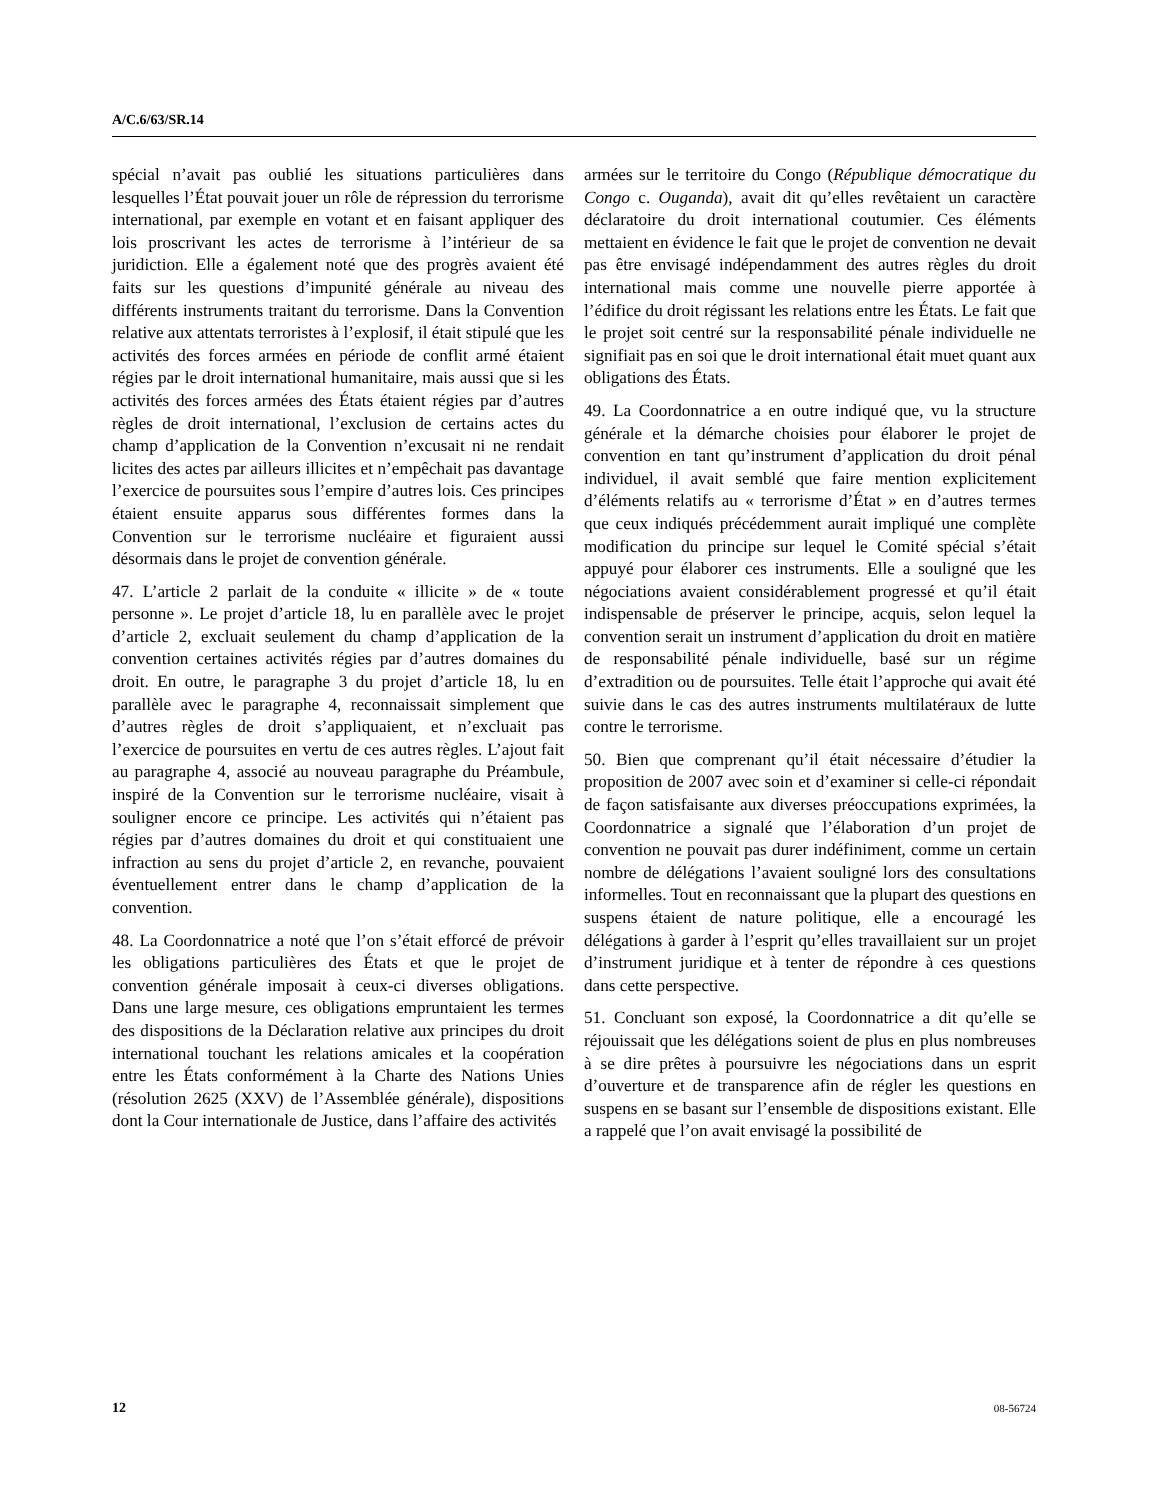A/C.6/63/SR.14
spécial n’avait pas oublié les situations particulières dans lesquelles l’État pouvait jouer un rôle de répression du terrorisme international, par exemple en votant et en faisant appliquer des lois proscrivant les actes de terrorisme à l’intérieur de sa juridiction. Elle a également noté que des progrès avaient été faits sur les questions d’impunité générale au niveau des différents instruments traitant du terrorisme. Dans la Convention relative aux attentats terroristes à l’explosif, il était stipulé que les activités des forces armées en période de conflit armé étaient régies par le droit international humanitaire, mais aussi que si les activités des forces armées des États étaient régies par d’autres règles de droit international, l’exclusion de certains actes du champ d’application de la Convention n’excusait ni ne rendait licites des actes par ailleurs illicites et n’empêchait pas davantage l’exercice de poursuites sous l’empire d’autres lois. Ces principes étaient ensuite apparus sous différentes formes dans la Convention sur le terrorisme nucléaire et figuraient aussi désormais dans le projet de convention générale.
47. L’article 2 parlait de la conduite « illicite » de « toute personne ». Le projet d’article 18, lu en parallèle avec le projet d’article 2, excluait seulement du champ d’application de la convention certaines activités régies par d’autres domaines du droit. En outre, le paragraphe 3 du projet d’article 18, lu en parallèle avec le paragraphe 4, reconnaissait simplement que d’autres règles de droit s’appliquaient, et n’excluait pas l’exercice de poursuites en vertu de ces autres règles. L’ajout fait au paragraphe 4, associé au nouveau paragraphe du Préambule, inspiré de la Convention sur le terrorisme nucléaire, visait à souligner encore ce principe. Les activités qui n’étaient pas régies par d’autres domaines du droit et qui constituaient une infraction au sens du projet d’article 2, en revanche, pouvaient éventuellement entrer dans le champ d’application de la convention.
48. La Coordonnatrice a noté que l’on s’était efforcé de prévoir les obligations particulières des États et que le projet de convention générale imposait à ceux-ci diverses obligations. Dans une large mesure, ces obligations empruntaient les termes des dispositions de la Déclaration relative aux principes du droit international touchant les relations amicales et la coopération entre les États conformément à la Charte des Nations Unies (résolution 2625 (XXV) de l’Assemblée générale), dispositions dont la Cour internationale de Justice, dans l’affaire des activités
armées sur le territoire du Congo (République démocratique du Congo c. Ouganda), avait dit qu’elles revêtaient un caractère déclaratoire du droit international coutumier. Ces éléments mettaient en évidence le fait que le projet de convention ne devait pas être envisagé indépendamment des autres règles du droit international mais comme une nouvelle pierre apportée à l’édifice du droit régissant les relations entre les États. Le fait que le projet soit centré sur la responsabilité pénale individuelle ne signifiait pas en soi que le droit international était muet quant aux obligations des États.
49. La Coordonnatrice a en outre indiqué que, vu la structure générale et la démarche choisies pour élaborer le projet de convention en tant qu’instrument d’application du droit pénal individuel, il avait semblé que faire mention explicitement d’éléments relatifs au « terrorisme d’État » en d’autres termes que ceux indiqués précédemment aurait impliqué une complète modification du principe sur lequel le Comité spécial s’était appuyé pour élaborer ces instruments. Elle a souligné que les négociations avaient considérablement progressé et qu’il était indispensable de préserver le principe, acquis, selon lequel la convention serait un instrument d’application du droit en matière de responsabilité pénale individuelle, basé sur un régime d’extradition ou de poursuites. Telle était l’approche qui avait été suivie dans le cas des autres instruments multilatéraux de lutte contre le terrorisme.
50. Bien que comprenant qu’il était nécessaire d’étudier la proposition de 2007 avec soin et d’examiner si celle-ci répondait de façon satisfaisante aux diverses préoccupations exprimées, la Coordonnatrice a signalé que l’élaboration d’un projet de convention ne pouvait pas durer indéfiniment, comme un certain nombre de délégations l’avaient souligné lors des consultations informelles. Tout en reconnaissant que la plupart des questions en suspens étaient de nature politique, elle a encouragé les délégations à garder à l’esprit qu’elles travaillaient sur un projet d’instrument juridique et à tenter de répondre à ces questions dans cette perspective.
51. Concluant son exposé, la Coordonnatrice a dit qu’elle se réjouissait que les délégations soient de plus en plus nombreuses à se dire prêtes à poursuivre les négociations dans un esprit d’ouverture et de transparence afin de régler les questions en suspens en se basant sur l’ensemble de dispositions existant. Elle a rappelé que l’on avait envisagé la possibilité de
12 08-56724